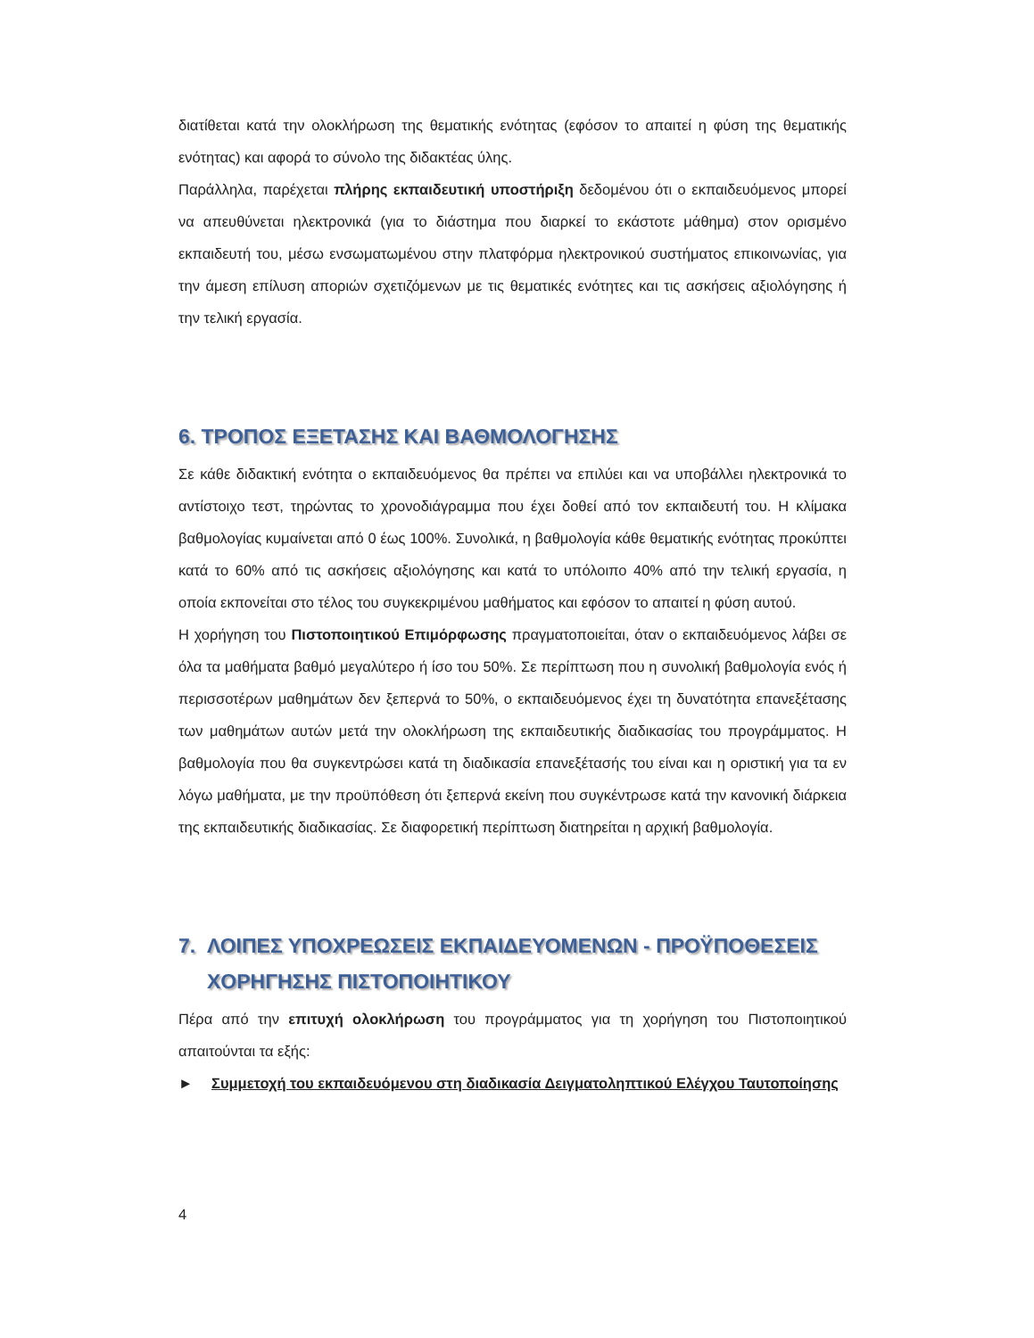διατίθεται κατά την ολοκλήρωση της θεματικής ενότητας (εφόσον το απαιτεί η φύση της θεματικής ενότητας) και αφορά το σύνολο της διδακτέας ύλης.
Παράλληλα, παρέχεται πλήρης εκπαιδευτική υποστήριξη δεδομένου ότι ο εκπαιδευόμενος μπορεί να απευθύνεται ηλεκτρονικά (για το διάστημα που διαρκεί το εκάστοτε μάθημα) στον ορισμένο εκπαιδευτή του, μέσω ενσωματωμένου στην πλατφόρμα ηλεκτρονικού συστήματος επικοινωνίας, για την άμεση επίλυση αποριών σχετιζόμενων με τις θεματικές ενότητες και τις ασκήσεις αξιολόγησης ή την τελική εργασία.
6. ΤΡΟΠΟΣ ΕΞΕΤΑΣΗΣ ΚΑΙ ΒΑΘΜΟΛΟΓΗΣΗΣ
Σε κάθε διδακτική ενότητα ο εκπαιδευόμενος θα πρέπει να επιλύει και να υποβάλλει ηλεκτρονικά το αντίστοιχο τεστ, τηρώντας το χρονοδιάγραμμα που έχει δοθεί από τον εκπαιδευτή του. Η κλίμακα βαθμολογίας κυμαίνεται από 0 έως 100%. Συνολικά, η βαθμολογία κάθε θεματικής ενότητας προκύπτει κατά το 60% από τις ασκήσεις αξιολόγησης και κατά το υπόλοιπο 40% από την τελική εργασία, η οποία εκπονείται στο τέλος του συγκεκριμένου μαθήματος και εφόσον το απαιτεί η φύση αυτού.
Η χορήγηση του Πιστοποιητικού Επιμόρφωσης πραγματοποιείται, όταν ο εκπαιδευόμενος λάβει σε όλα τα μαθήματα βαθμό μεγαλύτερο ή ίσο του 50%. Σε περίπτωση που η συνολική βαθμολογία ενός ή περισσοτέρων μαθημάτων δεν ξεπερνά το 50%, ο εκπαιδευόμενος έχει τη δυνατότητα επανεξέτασης των μαθημάτων αυτών μετά την ολοκλήρωση της εκπαιδευτικής διαδικασίας του προγράμματος. Η βαθμολογία που θα συγκεντρώσει κατά τη διαδικασία επανεξέτασής του είναι και η οριστική για τα εν λόγω μαθήματα, με την προϋπόθεση ότι ξεπερνά εκείνη που συγκέντρωσε κατά την κανονική διάρκεια της εκπαιδευτικής διαδικασίας. Σε διαφορετική περίπτωση διατηρείται η αρχική βαθμολογία.
7. ΛΟΙΠΕΣ ΥΠΟΧΡΕΩΣΕΙΣ ΕΚΠΑΙΔΕΥΟΜΕΝΩΝ - ΠΡΟΫΠΟΘΕΣΕΙΣ ΧΟΡΗΓΗΣΗΣ ΠΙΣΤΟΠΟΙΗΤΙΚΟΥ
Πέρα από την επιτυχή ολοκλήρωση του προγράμματος για τη χορήγηση του Πιστοποιητικού απαιτούνται τα εξής:
►
Συμμετοχή του εκπαιδευόμενου στη διαδικασία Δειγματοληπτικού Ελέγχου Ταυτοποίησης
4